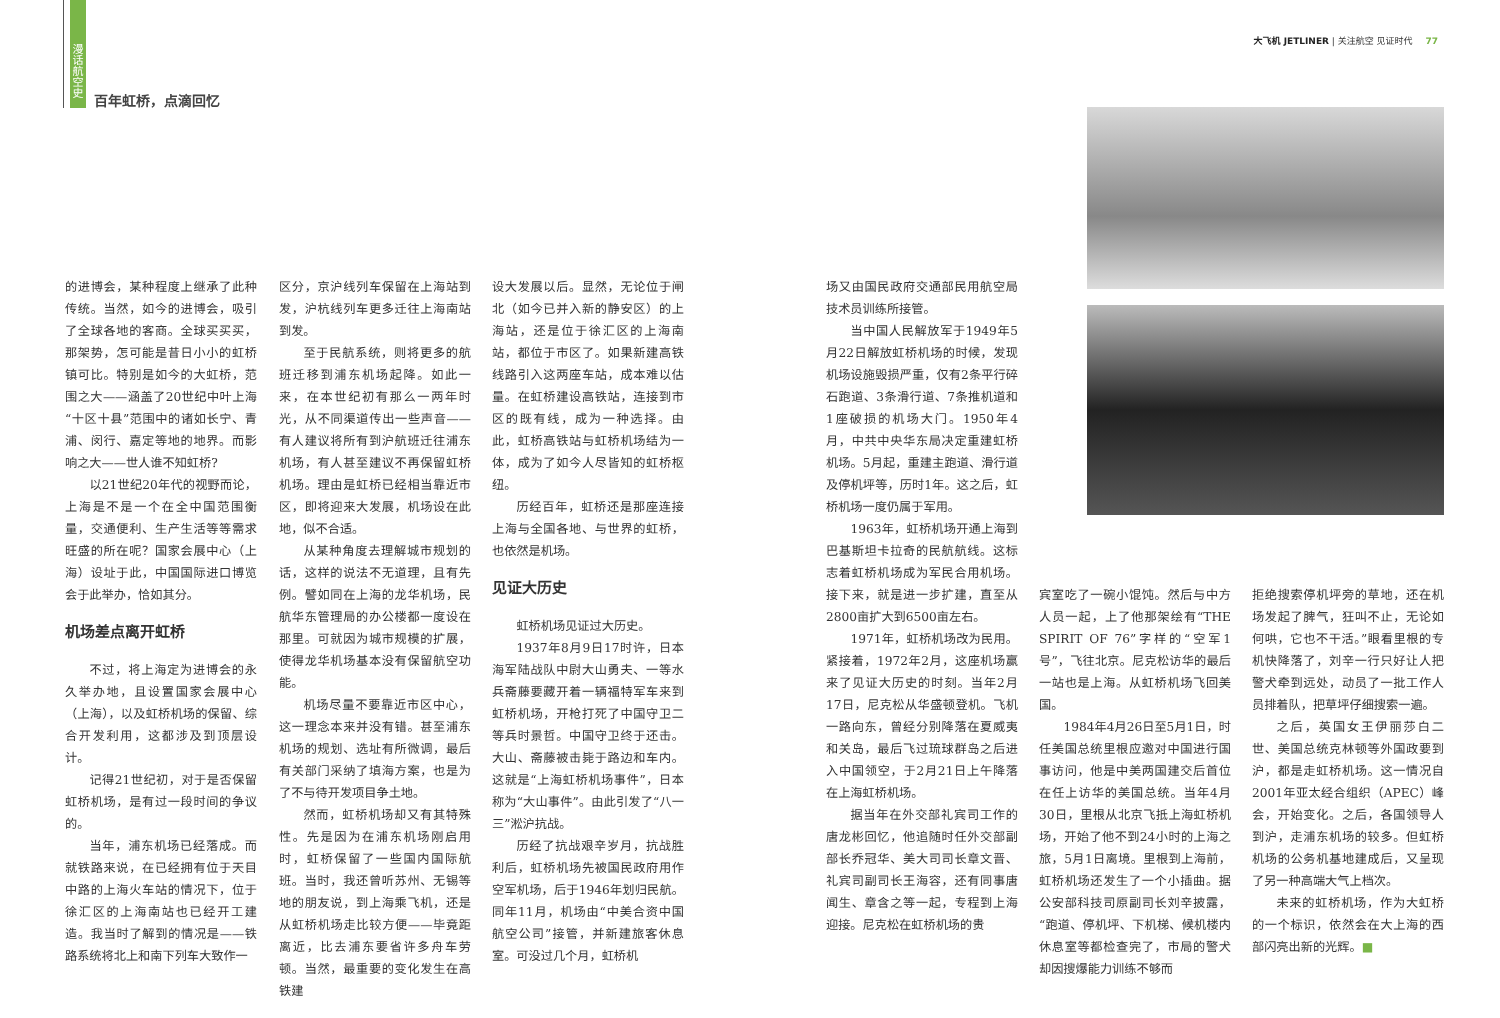漫话航空史
百年虹桥，点滴回忆
大飞机 JETLINER | 关注航空 见证时代 77
的进博会，某种程度上继承了此种传统。当然，如今的进博会，吸引了全球各地的客商。全球买买买，那架势，怎可能是昔日小小的虹桥镇可比。特别是如今的大虹桥，范围之大——涵盖了20世纪中叶上海“十区十县”范围中的诸如长宁、青浦、闵行、嘉定等地的地界。而影响之大——世人谁不知虹桥?
以21世纪20年代的视野而论，上海是不是一个在全中国范围衡量，交通便利、生产生活等等需求旺盛的所在呢？国家会展中心（上海）设址于此，中国国际进口博览会于此举办，恰如其分。
机场差点离开虹桥
不过，将上海定为进博会的永久举办地，且设置国家会展中心（上海），以及虹桥机场的保留、综合开发利用，这都涉及到顶层设计。
记得21世纪初，对于是否保留虹桥机场，是有过一段时间的争议的。
当年，浦东机场已经落成。而就铁路来说，在已经拥有位于天目中路的上海火车站的情况下，位于徐汇区的上海南站也已经开工建造。我当时了解到的情况是——铁路系统将北上和南下列车大致作一
区分，京沪线列车保留在上海站到发，沪杭线列车更多迁往上海南站到发。
至于民航系统，则将更多的航班迁移到浦东机场起降。如此一来，在本世纪初有那么一两年时光，从不同渠道传出一些声音——有人建议将所有到沪航班迁往浦东机场，有人甚至建议不再保留虹桥机场。理由是虹桥已经相当靠近市区，即将迎来大发展，机场设在此地，似不合适。
从某种角度去理解城市规划的话，这样的说法不无道理，且有先例。譬如同在上海的龙华机场，民航华东管理局的办公楼都一度设在那里。可就因为城市规模的扩展，使得龙华机场基本没有保留航空功能。
机场尽量不要靠近市区中心，这一理念本来并没有错。甚至浦东机场的规划、选址有所微调，最后有关部门采纳了填海方案，也是为了不与待开发项目争土地。
然而，虹桥机场却又有其特殊性。先是因为在浦东机场刚启用时，虹桥保留了一些国内国际航班。当时，我还曾听苏州、无锡等地的朋友说，到上海乘飞机，还是从虹桥机场走比较方便——毕竟距离近，比去浦东要省许多舟车劳顿。当然，最重要的变化发生在高铁建
设大发展以后。显然，无论位于闸北（如今已并入新的静安区）的上海站，还是位于徐汇区的上海南站，都位于市区了。如果新建高铁线路引入这两座车站，成本难以估量。在虹桥建设高铁站，连接到市区的既有线，成为一种选择。由此，虹桥高铁站与虹桥机场结为一体，成为了如今人尽皆知的虹桥枢纽。
历经百年，虹桥还是那座连接上海与全国各地、与世界的虹桥，也依然是机场。
见证大历史
虹桥机场见证过大历史。
1937年8月9日17时许，日本海军陆战队中尉大山勇夫、一等水兵斋藤要藏开着一辆福特军车来到虹桥机场，开枪打死了中国守卫二等兵时景哲。中国守卫终于还击。大山、斋藤被击毙于路边和车内。这就是“上海虹桥机场事件”，日本称为“大山事件”。由此引发了“八一三”淞沪抗战。
历经了抗战艰辛岁月，抗战胜利后，虹桥机场先被国民政府用作空军机场，后于1946年划归民航。同年11月，机场由“中美合资中国航空公司”接管，并新建旅客休息室。可没过几个月，虹桥机
场又由国民政府交通部民用航空局技术员训练所接管。
当中国人民解放军于1949年5月22日解放虹桥机场的时候，发现机场设施毁损严重，仅有2条平行碎石跑道、3条滑行道、7条推机道和1座破损的机场大门。1950年4月，中共中央华东局决定重建虹桥机场。5月起，重建主跑道、滑行道及停机坪等，历时1年。这之后，虹桥机场一度仍属于军用。
1963年，虹桥机场开通上海到巴基斯坦卡拉奇的民航航线。这标志着虹桥机场成为军民合用机场。接下来，就是进一步扩建，直至从2800亩扩大到6500亩左右。
1971年，虹桥机场改为民用。紧接着，1972年2月，这座机场赢来了见证大历史的时刻。当年2月17日，尼克松从华盛顿登机。飞机一路向东，曾经分别降落在夏威夷和关岛，最后飞过琉球群岛之后进入中国领空，于2月21日上午降落在上海虹桥机场。
据当年在外交部礼宾司工作的唐龙彬回忆，他追随时任外交部副部长乔冠华、美大司司长章文晋、礼宾司副司长王海容，还有同事唐闻生、章含之等一起，专程到上海迎接。尼克松在虹桥机场的贵
宾室吃了一碗小馄饨。然后与中方人员一起，上了他那架绘有“THE SPIRIT OF 76”字样的“空军1号”，飞往北京。尼克松访华的最后一站也是上海。从虹桥机场飞回美国。
1984年4月26日至5月1日，时任美国总统里根应邀对中国进行国事访问，他是中美两国建交后首位在任上访华的美国总统。当年4月30日，里根从北京飞抵上海虹桥机场，开始了他不到24小时的上海之旅，5月1日离境。里根到上海前，虹桥机场还发生了一个小插曲。据公安部科技司原副司长刘辛披露，“跑道、停机坪、下机梯、候机楼内休息室等都检查完了，市局的警犬却因搜爆能力训练不够而
拒绝搜索停机坪旁的草地，还在机场发起了脾气，狂叫不止，无论如何哄，它也不干活。”眼看里根的专机快降落了，刘辛一行只好让人把警犬牵到远处，动员了一批工作人员排着队，把草坪仔细搜索一遍。
之后，英国女王伊丽莎白二世、美国总统克林顿等外国政要到沪，都是走虹桥机场。这一情况自2001年亚太经合组织（APEC）峰会，开始变化。之后，各国领导人到沪，走浦东机场的较多。但虹桥机场的公务机基地建成后，又呈现了另一种高端大气上档次。
未来的虹桥机场，作为大虹桥的一个标识，依然会在大上海的西部闪亮出新的光辉。■